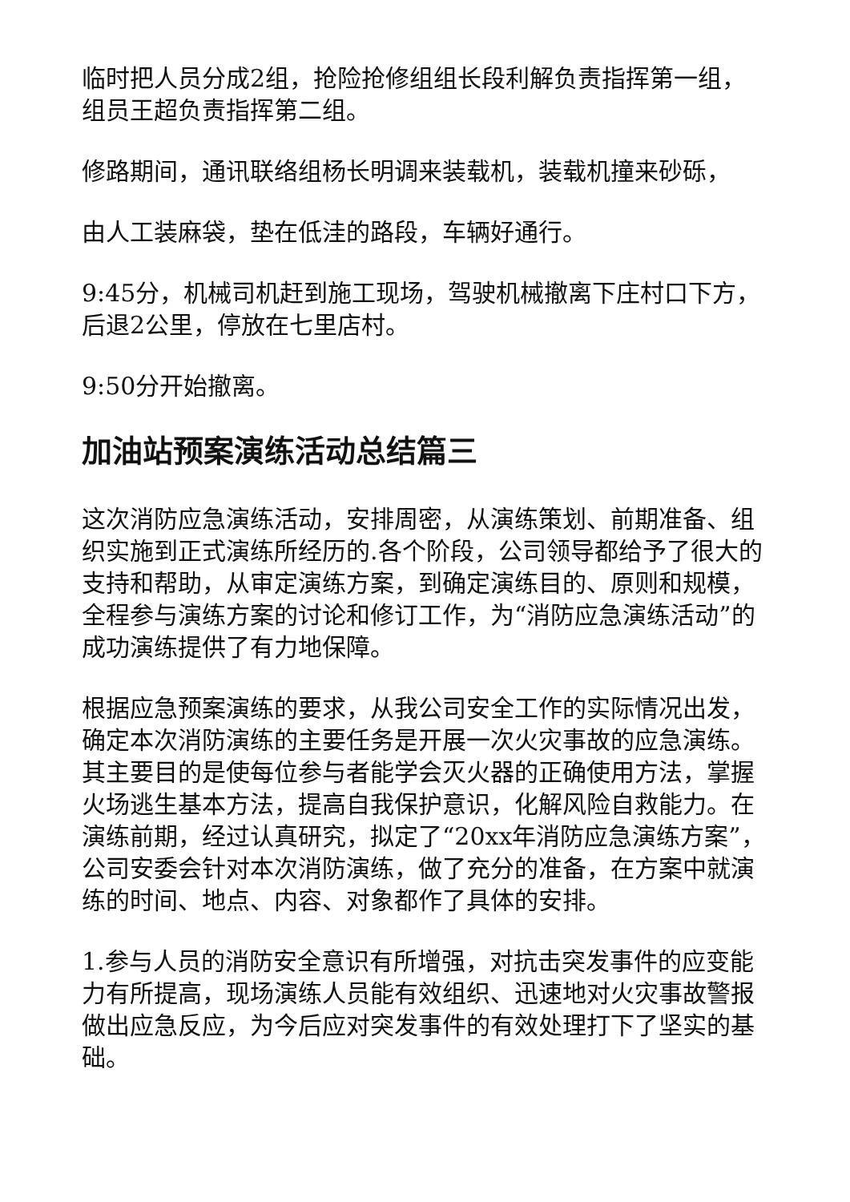临时把人员分成2组，抢险抢修组组长段利解负责指挥第一组，组员王超负责指挥第二组。
修路期间，通讯联络组杨长明调来装载机，装载机撞来砂砾，
由人工装麻袋，垫在低洼的路段，车辆好通行。
9:45分，机械司机赶到施工现场，驾驶机械撤离下庄村口下方，后退2公里，停放在七里店村。
9:50分开始撤离。
加油站预案演练活动总结篇三
这次消防应急演练活动，安排周密，从演练策划、前期准备、组织实施到正式演练所经历的.各个阶段，公司领导都给予了很大的支持和帮助，从审定演练方案，到确定演练目的、原则和规模，全程参与演练方案的讨论和修订工作，为“消防应急演练活动”的成功演练提供了有力地保障。
根据应急预案演练的要求，从我公司安全工作的实际情况出发，确定本次消防演练的主要任务是开展一次火灾事故的应急演练。其主要目的是使每位参与者能学会灭火器的正确使用方法，掌握火场逃生基本方法，提高自我保护意识，化解风险自救能力。在演练前期，经过认真研究，拟定了“20xx年消防应急演练方案”，公司安委会针对本次消防演练，做了充分的准备，在方案中就演练的时间、地点、内容、对象都作了具体的安排。
1.参与人员的消防安全意识有所增强，对抗击突发事件的应变能力有所提高，现场演练人员能有效组织、迅速地对火灾事故警报做出应急反应，为今后应对突发事件的有效处理打下了坚实的基础。